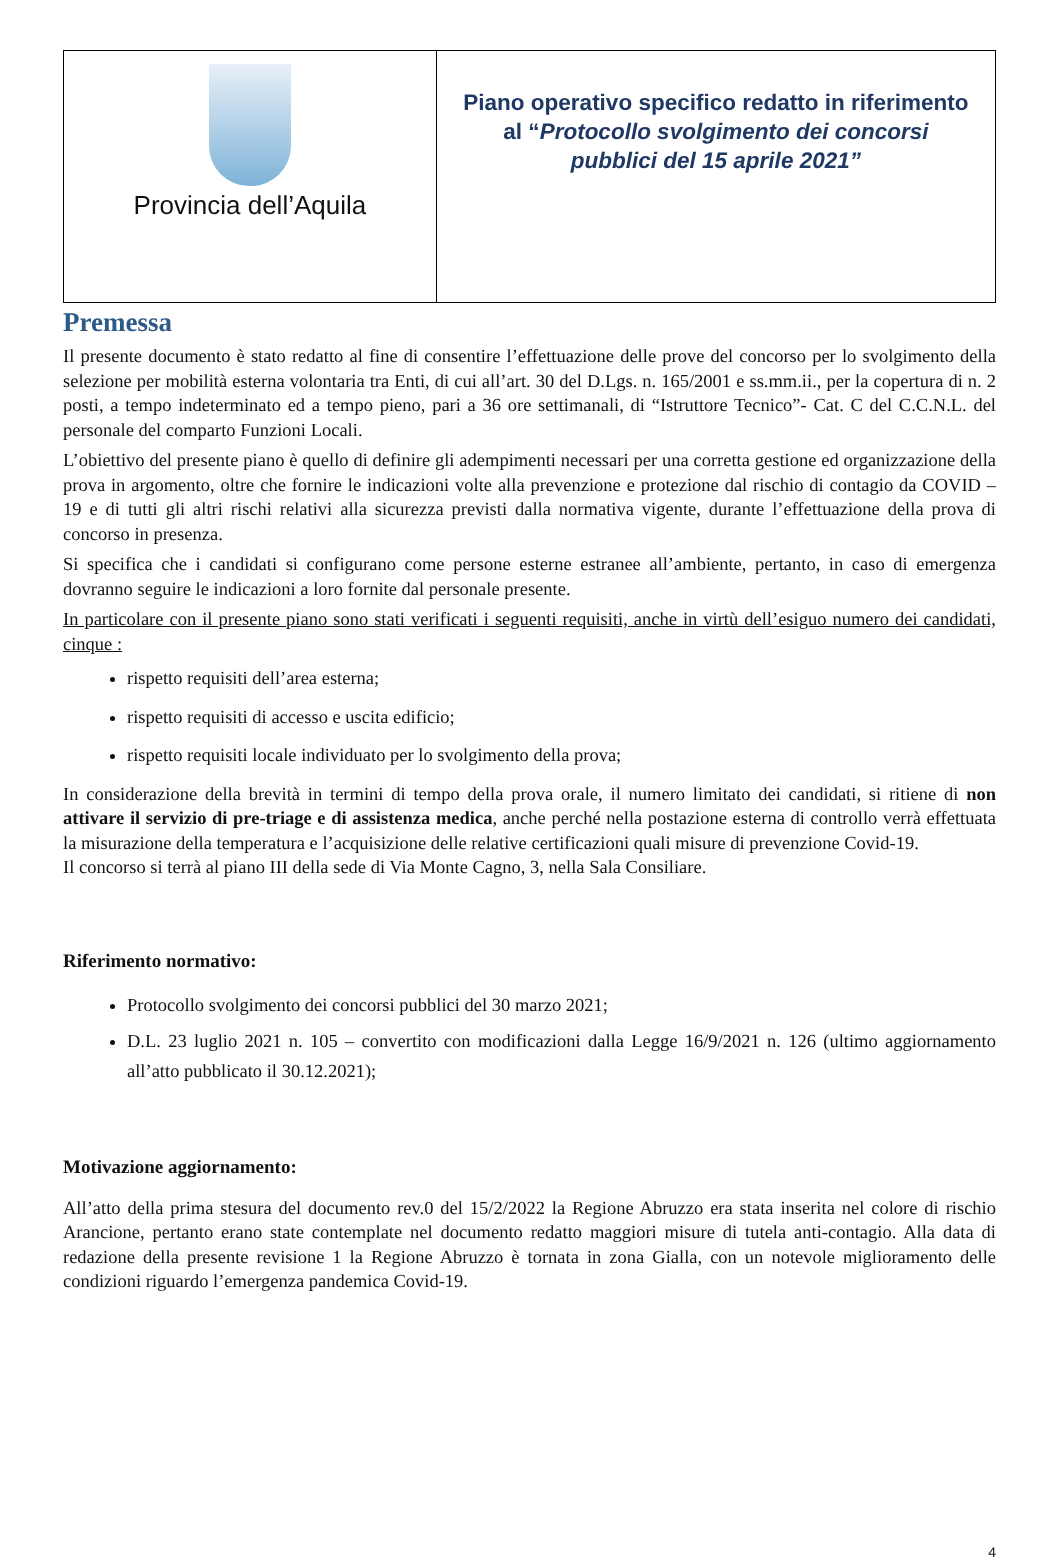| Provincia dell’Aquila | Piano operativo specifico redatto in riferimento al “ Protocollo svolgimento dei concorsi pubblici del 15 aprile 2021” |
Premessa
Il presente documento è stato redatto al fine di consentire l’effettuazione delle prove del concorso per lo svolgimento della selezione per mobilità esterna volontaria tra Enti, di cui all’art. 30 del D.Lgs. n. 165/2001 e ss.mm.ii., per la copertura di n. 2 posti, a tempo indeterminato ed a tempo pieno, pari a 36 ore settimanali, di “Istruttore Tecnico”- Cat. C del C.C.N.L. del personale del comparto Funzioni Locali.
L’obiettivo del presente piano è quello di definire gli adempimenti necessari per una corretta gestione ed organizzazione della prova in argomento, oltre che fornire le indicazioni volte alla prevenzione e protezione dal rischio di contagio da COVID – 19 e di tutti gli altri rischi relativi alla sicurezza previsti dalla normativa vigente, durante l’effettuazione della prova di concorso in presenza.
Si specifica che i candidati si configurano come persone esterne estranee all’ambiente, pertanto, in caso di emergenza dovranno seguire le indicazioni a loro fornite dal personale presente.
In particolare con il presente piano sono stati verificati i seguenti requisiti, anche in virtù dell’esiguo numero dei candidati, cinque :
rispetto requisiti dell’area esterna;
rispetto requisiti di accesso e uscita edificio;
rispetto requisiti locale individuato per lo svolgimento della prova;
In considerazione della brevità in termini di tempo della prova orale, il numero limitato dei candidati, si ritiene di non attivare il servizio di pre-triage e di assistenza medica, anche perché nella postazione esterna di controllo verrà effettuata la misurazione della temperatura e l’acquisizione delle relative certificazioni quali misure di prevenzione Covid-19.
Il concorso si terrà al piano III della sede di Via Monte Cagno, 3, nella Sala Consiliare.
Riferimento normativo:
Protocollo svolgimento dei concorsi pubblici del 30 marzo 2021;
D.L. 23 luglio 2021 n. 105 – convertito con modificazioni dalla Legge 16/9/2021 n. 126 (ultimo aggiornamento all’atto pubblicato il 30.12.2021);
Motivazione aggiornamento:
All’atto della prima stesura del documento rev.0 del 15/2/2022 la Regione Abruzzo era stata inserita nel colore di rischio Arancione, pertanto erano state contemplate nel documento redatto maggiori misure di tutela anti-contagio. Alla data di redazione della presente revisione 1 la Regione Abruzzo è tornata in zona Gialla, con un notevole miglioramento delle condizioni riguardo l’emergenza pandemica Covid-19.
4